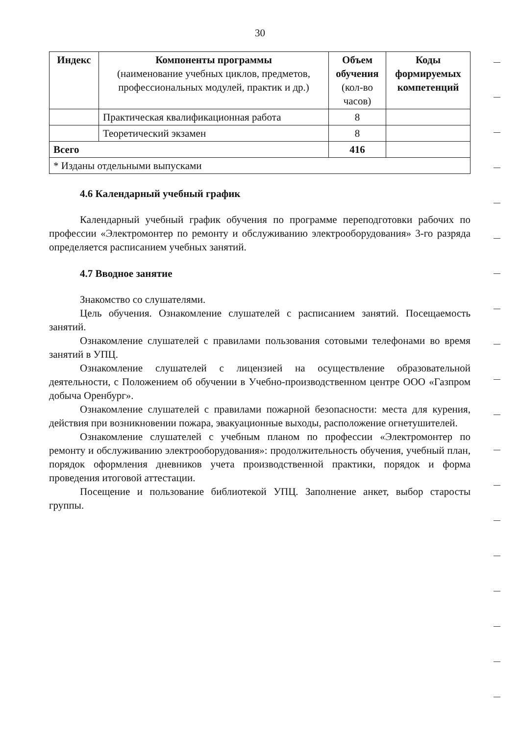30
| Индекс | Компоненты программы (наименование учебных циклов, предметов, профессиональных модулей, практик и др.) | Объем обучения (кол-во часов) | Коды формируемых компетенций |
| --- | --- | --- | --- |
| | Практическая квалификационная работа | 8 | |
| | Теоретический экзамен | 8 | |
| Всего | | 416 | |
| * Изданы отдельными выпусками | | | |
4.6 Календарный учебный график
Календарный учебный график обучения по программе переподготовки рабочих по профессии «Электромонтер по ремонту и обслуживанию электрооборудования» 3-го разряда определяется расписанием учебных занятий.
4.7 Вводное занятие
Знакомство со слушателями.
Цель обучения. Ознакомление слушателей с расписанием занятий. Посещаемость занятий.
Ознакомление слушателей с правилами пользования сотовыми телефонами во время занятий в УПЦ.
Ознакомление слушателей с лицензией на осуществление образовательной деятельности, с Положением об обучении в Учебно-производственном центре ООО «Газпром добыча Оренбург».
Ознакомление слушателей с правилами пожарной безопасности: места для курения, действия при возникновении пожара, эвакуационные выходы, расположение огнетушителей.
Ознакомление слушателей с учебным планом по профессии «Электромонтер по ремонту и обслуживанию электрооборудования»: продолжительность обучения, учебный план, порядок оформления дневников учета производственной практики, порядок и форма проведения итоговой аттестации.
Посещение и пользование библиотекой УПЦ. Заполнение анкет, выбор старосты группы.